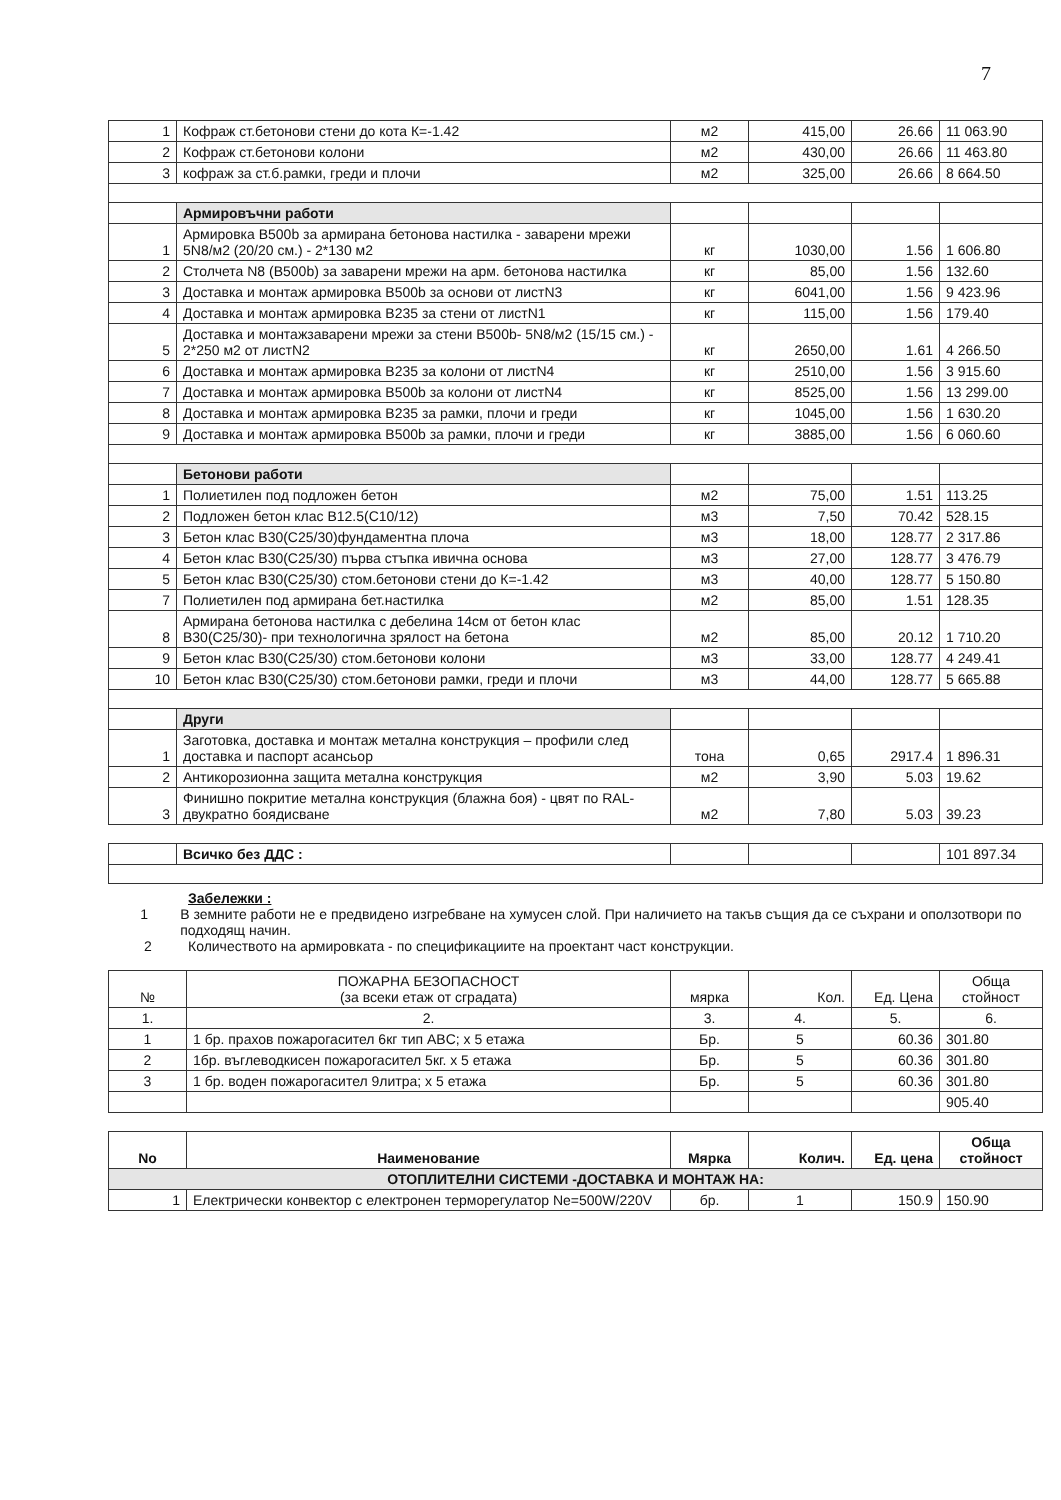7
| 1 | Кофраж ст.бетонови стени до кота К=-1.42 | м2 | 415,00 | 26.66 | 11 063.90 |
| 2 | Кофраж ст.бетонови колони | м2 | 430,00 | 26.66 | 11 463.80 |
| 3 | кофраж за ст.б.рамки, греди и плочи | м2 | 325,00 | 26.66 | 8 664.50 |
| | Армировъчни работи | | | | |
| 1 | Армировка B500b за армирана бетонова настилка - заварени мрежи 5N8/м2 (20/20 см.) - 2*130 м2 | кг | 1030,00 | 1.56 | 1 606.80 |
| 2 | Столчета N8 (B500b) за заварени мрежи на арм. бетонова настилка | кг | 85,00 | 1.56 | 132.60 |
| 3 | Доставка и монтаж армировка B500b за основи от листN3 | кг | 6041,00 | 1.56 | 9 423.96 |
| 4 | Доставка и монтаж армировка B235 за стени от листN1 | кг | 115,00 | 1.56 | 179.40 |
| 5 | Доставка и монтажзаварени мрежи за стени B500b- 5N8/м2 (15/15 см.) - 2*250 м2 от листN2 | кг | 2650,00 | 1.61 | 4 266.50 |
| 6 | Доставка и монтаж армировка B235 за колони от листN4 | кг | 2510,00 | 1.56 | 3 915.60 |
| 7 | Доставка и монтаж армировка B500b за колони от листN4 | кг | 8525,00 | 1.56 | 13 299.00 |
| 8 | Доставка и монтаж армировка B235 за рамки, плочи и греди | кг | 1045,00 | 1.56 | 1 630.20 |
| 9 | Доставка и монтаж армировка B500b за рамки, плочи и греди | кг | 3885,00 | 1.56 | 6 060.60 |
| | Бетонови работи | | | | |
| 1 | Полиетилен под подложен бетон | м2 | 75,00 | 1.51 | 113.25 |
| 2 | Подложен бетон клас B12.5(C10/12) | м3 | 7,50 | 70.42 | 528.15 |
| 3 | Бетон клас B30(C25/30)фундаментна плоча | м3 | 18,00 | 128.77 | 2 317.86 |
| 4 | Бетон клас B30(C25/30) първа стъпка ивична основа | м3 | 27,00 | 128.77 | 3 476.79 |
| 5 | Бетон клас B30(C25/30) стом.бетонови стени до К=-1.42 | м3 | 40,00 | 128.77 | 5 150.80 |
| 7 | Полиетилен под армирана бет.настилка | м2 | 85,00 | 1.51 | 128.35 |
| 8 | Армирана бетонова настилка с дебелина 14см от бетон клас B30(C25/30)- при технологична зрялост на бетона | м2 | 85,00 | 20.12 | 1 710.20 |
| 9 | Бетон клас B30(C25/30) стом.бетонови колони | м3 | 33,00 | 128.77 | 4 249.41 |
| 10 | Бетон клас B30(C25/30) стом.бетонови рамки, греди и плочи | м3 | 44,00 | 128.77 | 5 665.88 |
| | Други | | | | |
| 1 | Заготовка, доставка и монтаж метална конструкция – профили след доставка и паспорт асансьор | тона | 0,65 | 2917.4 | 1 896.31 |
| 2 | Антикорозионна защита метална конструкция | м2 | 3,90 | 5.03 | 19.62 |
| 3 | Финишно покритие метална конструкция (блажна боя) - цвят по RAL-двукратно боядисване | м2 | 7,80 | 5.03 | 39.23 |
| | Всичко без ДДС : | | | | 101 897.34 |
Забележки :
1 В земните работи не е предвидено изгребване на хумусен слой. При наличието на такъв същия да се съхрани и оползотвори по подходящ начин.
2 Количеството на армировката - по спецификациите на проектант част конструкции.
| № | ПОЖАРНА БЕЗОПАСНОСТ (за всеки етаж от сградата) | мярка | Кол. | Ед. Цена | Обща стойност |
| --- | --- | --- | --- | --- | --- |
| 1. | 2. | 3. | 4. | 5. | 6. |
| 1 | 1 бр. прахов пожарогасител 6кг тип ABC; х 5 етажа | Бр. | 5 | 60.36 | 301.80 |
| 2 | 1бр. въглеводкисен пожарогасител 5кг. х 5 етажа | Бр. | 5 | 60.36 | 301.80 |
| 3 | 1 бр. воден пожарогасител 9литра; х 5 етажа | Бр. | 5 | 60.36 | 301.80 |
| | | | | | 905.40 |
| No | Наименование | Мярка | Колич. | Ед. цена | Обща стойност |
| --- | --- | --- | --- | --- | --- |
| ОТОПЛИТЕЛНИ СИСТЕМИ -ДОСТАВКА И МОНТАЖ НА: | | | | | |
| 1 | Електрически конвектор с електронен терморегулатор Ne=500W/220V | бр. | 1 | 150.9 | 150.90 |